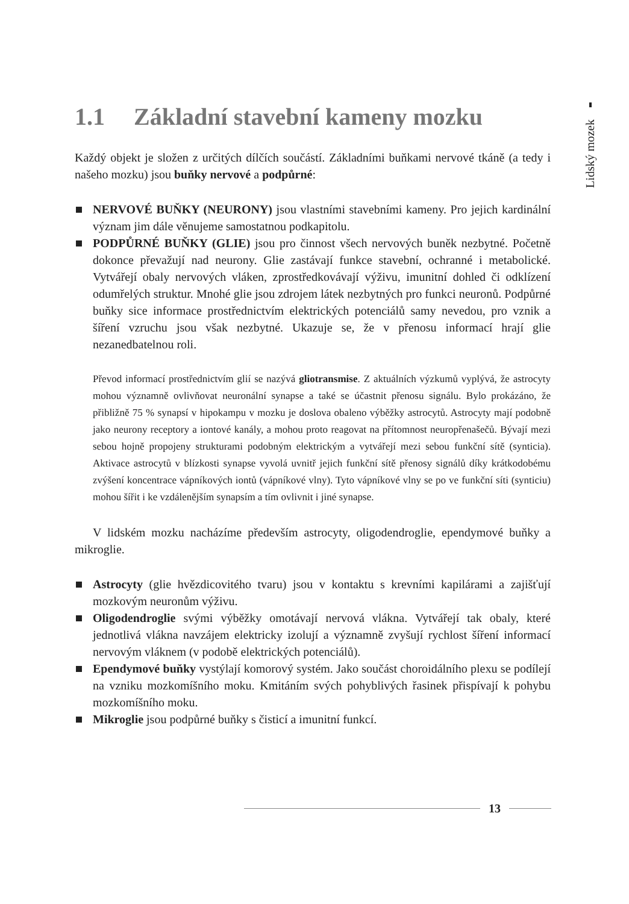Lidský mozek
1.1 Základní stavební kameny mozku
Každý objekt je složen z určitých dílčích součástí. Základními buňkami nervové tkáně (a tedy i našeho mozku) jsou buňky nervové a podpůrné:
NERVOVÉ BUŇKY (NEURONY) jsou vlastními stavebními kameny. Pro jejich kardinální význam jim dále věnujeme samostatnou podkapitolu.
PODPŮRNÉ BUŇKY (GLIE) jsou pro činnost všech nervových buněk nezbytné. Početně dokonce převažují nad neurony. Glie zastávají funkce stavební, ochranné i metabolické. Vytvářejí obaly nervových vláken, zprostředkovávají výživu, imunitní dohled či odklízení odumřelých struktur. Mnohé glie jsou zdrojem látek nezbytných pro funkci neuronů. Podpůrné buňky sice informace prostřednictvím elektrických potenciálů samy nevedou, pro vznik a šíření vzruchu jsou však nezbytné. Ukazuje se, že v přenosu informací hrají glie nezanedbatelnou roli.
Převod informací prostřednictvím glií se nazývá gliotransmise. Z aktuálních výzkumů vyplývá, že astrocyty mohou významně ovlivňovat neuronální synapse a také se účastnit přenosu signálu. Bylo prokázáno, že přibližně 75 % synapsí v hipokampu v mozku je doslova obaleno výběžky astrocytů. Astrocyty mají podobně jako neurony receptory a iontové kanály, a mohou proto reagovat na přítomnost neuropřenašečů. Bývají mezi sebou hojně propojeny strukturami podobným elektrickým a vytvářejí mezi sebou funkční sítě (synticia). Aktivace astrocytů v blízkosti synapse vyvolá uvnitř jejich funkční sítě přenosy signálů díky krátkodobému zvýšení koncentrace vápníkových iontů (vápníkové vlny). Tyto vápníkové vlny se po ve funkční síti (synticiu) mohou šířit i ke vzdálenějším synapsím a tím ovlivnit i jiné synapse.
V lidském mozku nacházíme především astrocyty, oligodendroglie, ependymové buňky a mikroglie.
Astrocyty (glie hvězdicovitého tvaru) jsou v kontaktu s krevními kapilárami a zajišťují mozkovým neuronům výživu.
Oligodendroglie svými výběžky omotávají nervová vlákna. Vytvářejí tak obaly, které jednotlivá vlákna navzájem elektricky izolují a významně zvyšují rychlost šíření informací nervovým vláknem (v podobě elektrických potenciálů).
Ependymové buňky vystýlají komorový systém. Jako součást choroidálního plexu se podílejí na vzniku mozkomíšního moku. Kmitáním svých pohyblivých řasinek přispívají k pohybu mozkomíšního moku.
Mikroglie jsou podpůrné buňky s čisticí a imunitní funkcí.
13